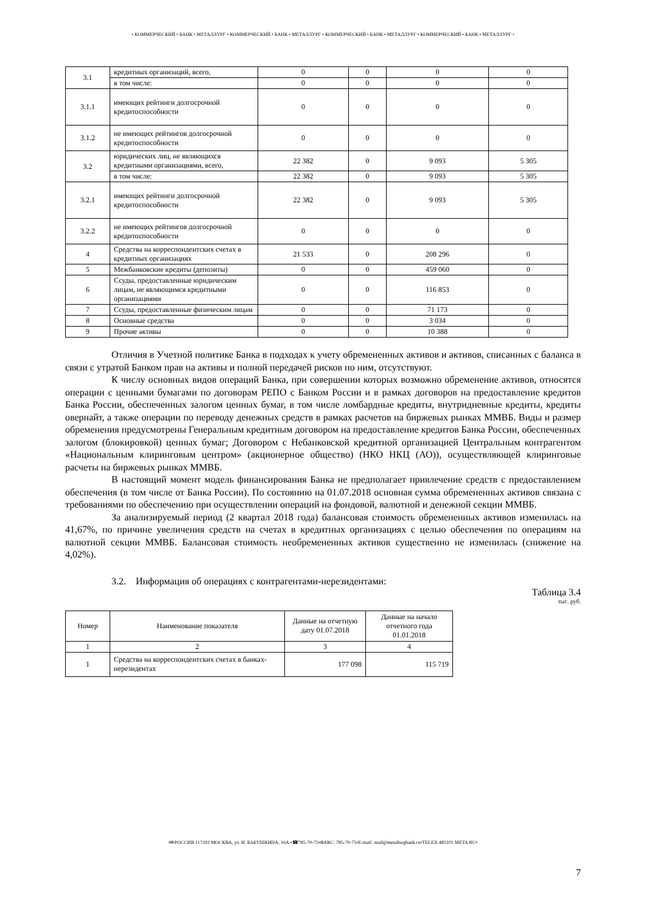• КОММЕРЧЕСКИЙ • БАНК • МЕТАЛЛУРГ • КОММЕРЧЕСКИЙ • БАНК • МЕТАЛЛУРГ • КОММЕРЧЕСКИЙ • БАНК • МЕТАЛЛУРГ • КОММЕРЧЕСКИЙ • БАНК • МЕТАЛЛУРГ •
| 3.1 | кредитных организаций, всего, | 0 | 0 | 0 | 0 |
| | в том числе: | 0 | 0 | 0 | 0 |
| 3.1.1 | имеющих рейтинги долгосрочной кредитоспособности | 0 | 0 | 0 | 0 |
| 3.1.2 | не имеющих рейтингов долгосрочной кредитоспособности | 0 | 0 | 0 | 0 |
| 3.2 | юридических лиц, не являющихся кредитными организациями, всего, | 22 382 | 0 | 9 093 | 5 305 |
| | в том числе: | 22 382 | 0 | 9 093 | 5 305 |
| 3.2.1 | имеющих рейтинги долгосрочной кредитоспособности | 22 382 | 0 | 9 093 | 5 305 |
| 3.2.2 | не имеющих рейтингов долгосрочной кредитоспособности | 0 | 0 | 0 | 0 |
| 4 | Средства на корреспондентских счетах в кредитных организациях | 21 533 | 0 | 208 296 | 0 |
| 5 | Межбанковские кредиты (депозиты) | 0 | 0 | 459 060 | 0 |
| 6 | Ссуды, предоставленные юридическим лицам, не являющимся кредитными организациями | 0 | 0 | 116 853 | 0 |
| 7 | Ссуды, предоставленные физическим лицам | 0 | 0 | 71 173 | 0 |
| 8 | Основные средства | 0 | 0 | 3 034 | 0 |
| 9 | Прочие активы | 0 | 0 | 10 388 | 0 |
Отличия в Учетной политике Банка в подходах к учету обремененных активов и активов, списанных с баланса в связи с утратой Банком прав на активы и полной передачей рисков по ним, отсутствуют.
К числу основных видов операций Банка, при совершении которых возможно обременение активов, относятся операции с ценными бумагами по договорам РЕПО с Банком России и в рамках договоров на предоставление кредитов Банка России, обеспеченных залогом ценных бумаг, в том числе ломбардные кредиты, внутридневные кредиты, кредиты овернайт, а также операции по переводу денежных средств в рамках расчетов на биржевых рынках ММВБ. Виды и размер обременения предусмотрены Генеральным кредитным договором на предоставление кредитов Банка России, обеспеченных залогом (блокировкой) ценных бумаг; Договором с Небанковской кредитной организацией Центральным контрагентом «Национальным клиринговым центром» (акционерное общество) (НКО НКЦ (АО)), осуществляющей клиринговые расчеты на биржевых рынках ММВБ.
В настоящий момент модель финансирования Банка не предполагает привлечение средств с предоставлением обеспечения (в том числе от Банка России). По состоянию на 01.07.2018 основная сумма обремененных активов связана с требованиями по обеспечению при осуществлении операций на фондовой, валютной и денежной секции ММВБ.
За анализируемый период (2 квартал 2018 года) балансовая стоимость обремененных активов изменилась на 41,67%, по причине увеличения средств на счетах в кредитных организациях с целью обеспечения по операциям на валютной секции ММВБ. Балансовая стоимость необремененных активов существенно не изменилась (снижение на 4,02%).
3.2. Информация об операциях с контрагентами-нерезидентами:
Таблица 3.4
тыс. руб.
| Номер | Наименование показателя | Данные на отчетную дату 01.07.2018 | Данные на начало отчетного года 01.01.2018 |
| --- | --- | --- | --- |
| 1 | 2 | 3 | 4 |
| 1 | Средства на корреспондентских счетах в банках-нерезидентах | 177 098 | 115 719 |
•✉РОССИЯ 117292 МОСКВА, ул. И. БАБУШКИНА, 16А.•☎785-70-75•ФАКС: 785-70-75•E-mail: mail@metallurgbank.ru•TELEX:485101 META RU•
7